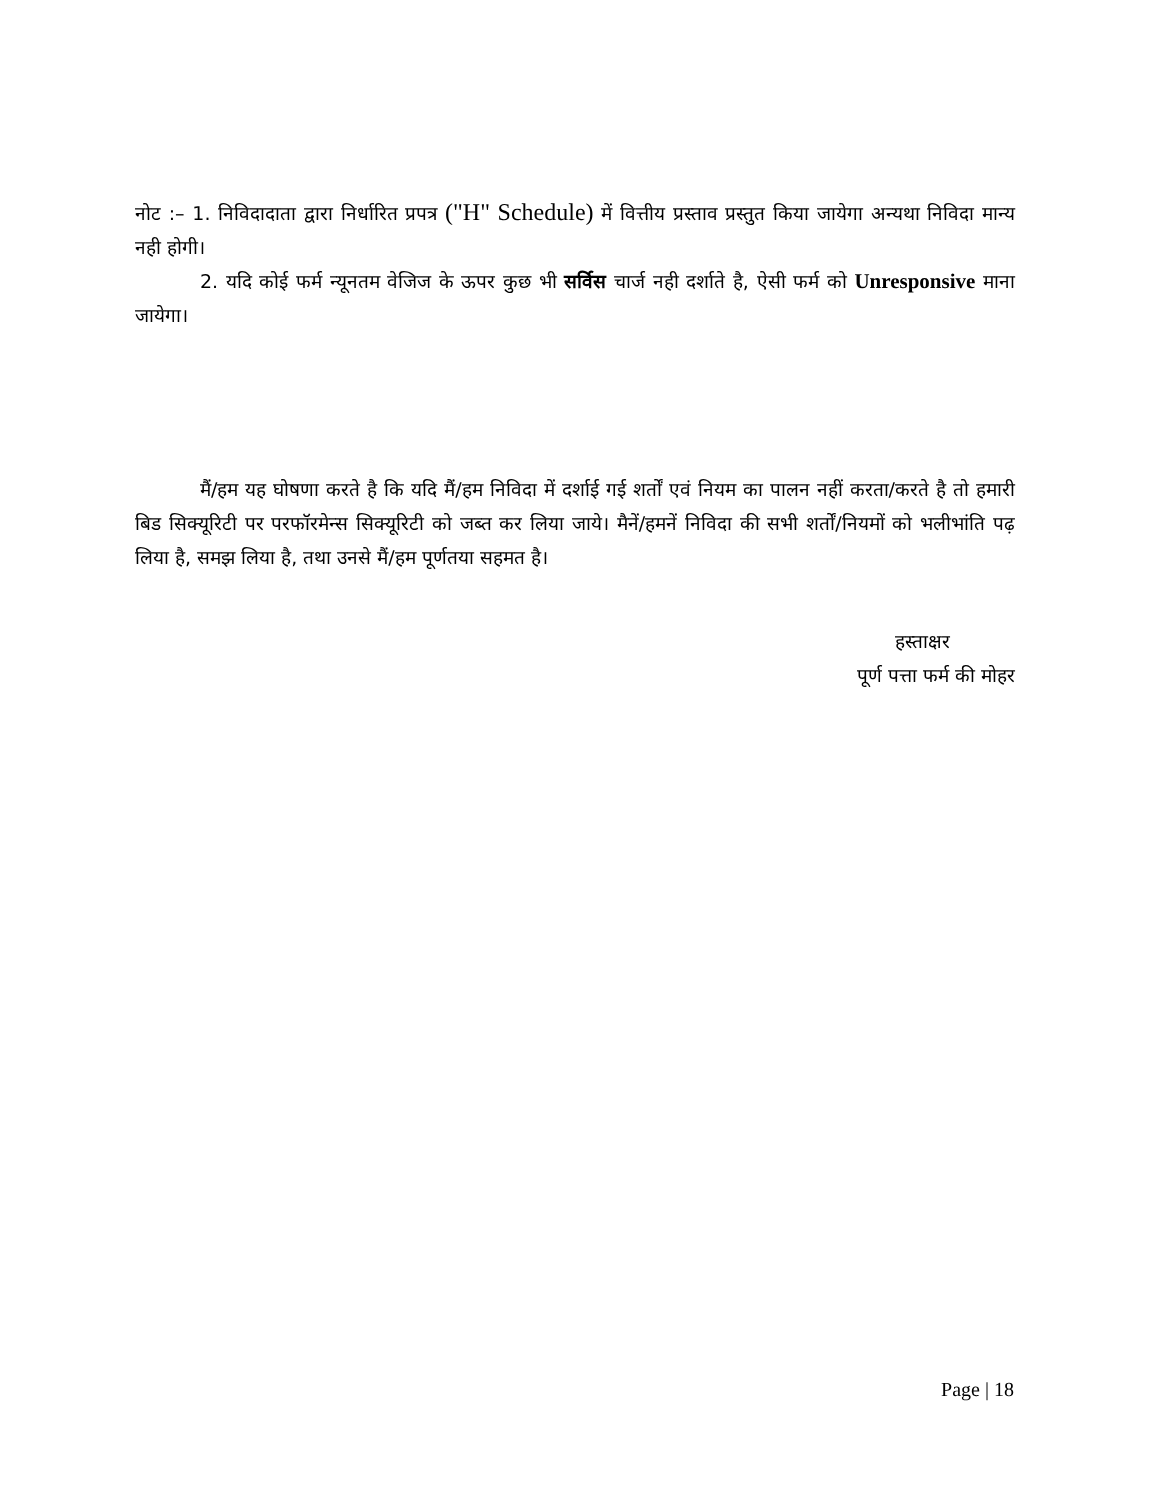नोट :– 1. निविदादाता द्वारा निर्धारित प्रपत्र ("H" Schedule) में वित्तीय प्रस्ताव प्रस्तुत किया जायेगा अन्यथा निविदा मान्य नही होगी।
2. यदि कोई फर्म न्यूनतम वेजिज के ऊपर कुछ भी सर्विस चार्ज नही दर्शाते है, ऐसी फर्म को Unresponsive माना जायेगा।
मैं/हम यह घोषणा करते है कि यदि मैं/हम निविदा में दर्शाई गई शर्तों एवं नियम का पालन नहीं करता/करते है तो हमारी बिड सिक्यूरिटी पर परफॉरमेन्स सिक्यूरिटी को जब्त कर लिया जाये। मैनें/हमनें निविदा की सभी शर्तों/नियमों को भलीभांति पढ़ लिया है, समझ लिया है, तथा उनसे मैं/हम पूर्णतया सहमत है।
हस्ताक्षर
पूर्ण पत्ता फर्म की मोहर
Page | 18